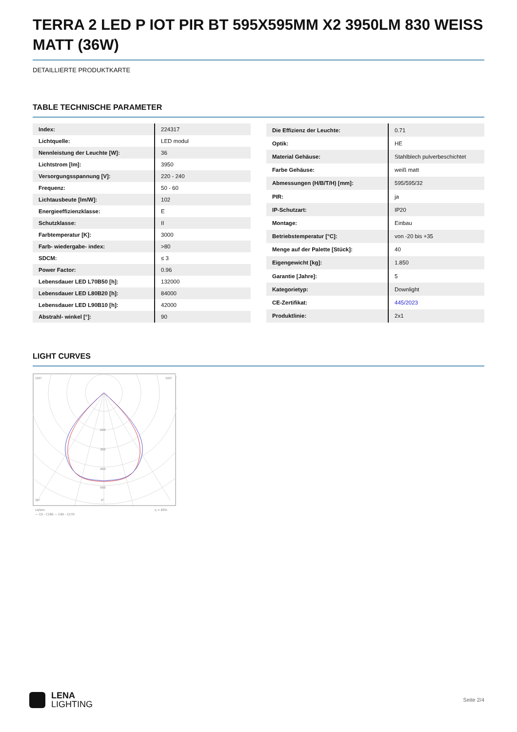TERRA 2 LED P IOT PIR BT 595X595MM X2 3950LM 830 WEISS MATT (36W)
DETAILLIERTE PRODUKTKARTE
TABLE TECHNISCHE PARAMETER
| Index: | 224317 |
| Lichtquelle: | LED modul |
| Nennleistung der Leuchte [W]: | 36 |
| Lichtstrom [lm]: | 3950 |
| Versorgungsspannung [V]: | 220 - 240 |
| Frequenz: | 50 - 60 |
| Lichtausbeute [lm/W]: | 102 |
| Energieeffizienzklasse: | E |
| Schutzklasse: | II |
| Farbtemperatur [K]: | 3000 |
| Farb- wiedergabe- index: | >80 |
| SDCM: | ≤ 3 |
| Power Factor: | 0.96 |
| Lebensdauer LED L70B50 [h]: | 132000 |
| Lebensdauer LED L80B20 [h]: | 84000 |
| Lebensdauer LED L90B10 [h]: | 42000 |
| Abstrahl- winkel [°]: | 90 |
| Die Effizienz der Leuchte: | 0.71 |
| Optik: | HE |
| Material Gehäuse: | Stahlblech pulverbeschichtet |
| Farbe Gehäuse: | weiß matt |
| Abmessungen (H/B/T/H) [mm]: | 595/595/32 |
| PIR: | ja |
| IP-Schutzart: | IP20 |
| Montage: | Einbau |
| Betriebstemperatur [°C]: | von -20 bis +35 |
| Menge auf der Palette [Stück]: | 40 |
| Eigengewicht [kg]: | 1.850 |
| Garantie [Jahre]: | 5 |
| Kategorietyp: | Downlight |
| CE-Zertifikat: | 445/2023 |
| Produktlinie: | 2x1 |
LIGHT CURVES
105°
105°
30°
0°
200
300
400
500
cd/klm
η = 83%
— C0 - C180 — C90 - C270
LENA
LIGHTING
Seite 2/4